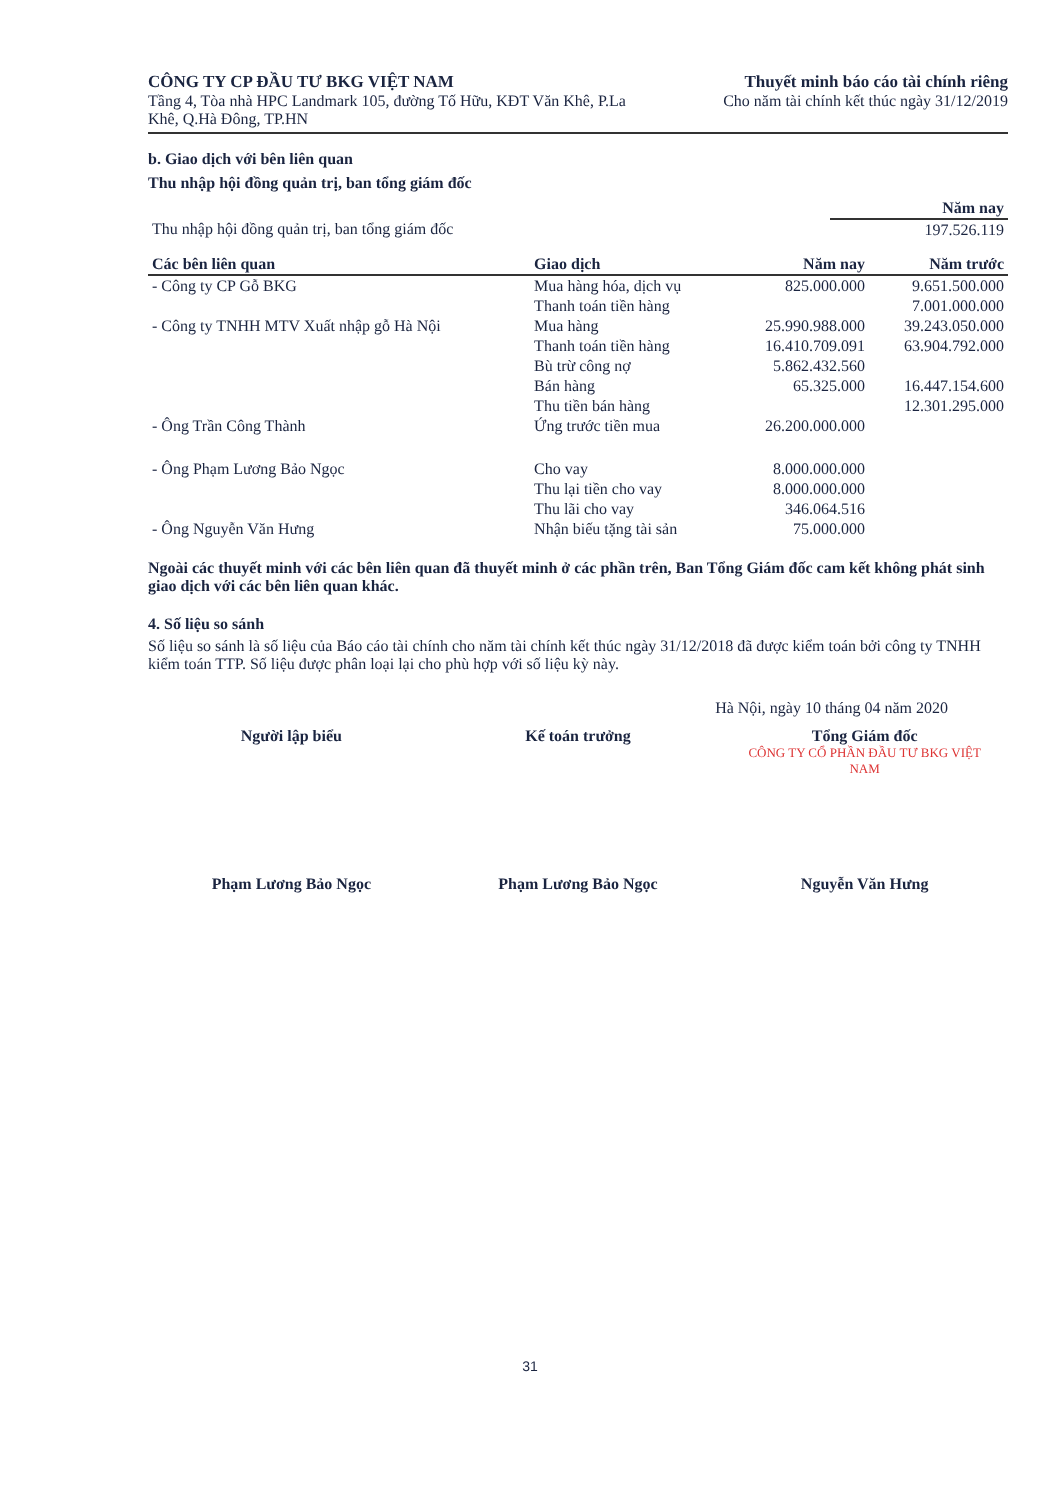CÔNG TY CP ĐẦU TƯ BKG VIỆT NAM
Tầng 4, Tòa nhà HPC Landmark 105, đường Tố Hữu, KĐT Văn Khê, P.La
Khê, Q.Hà Đông, TP.HN
Thuyết minh báo cáo tài chính riêng
Cho năm tài chính kết thúc ngày 31/12/2019
b. Giao dịch với bên liên quan
Thu nhập hội đồng quản trị, ban tổng giám đốc
| | Năm nay |
| Thu nhập hội đồng quản trị, ban tổng giám đốc | 197.526.119 |
| Các bên liên quan | Giao dịch | Năm nay | Năm trước |
| --- | --- | --- | --- |
| - Công ty CP Gỗ BKG | Mua hàng hóa, dịch vụ | 825.000.000 | 9.651.500.000 |
| | Thanh toán tiền hàng | | 7.001.000.000 |
| - Công ty TNHH MTV Xuất nhập gỗ Hà Nội | Mua hàng | 25.990.988.000 | 39.243.050.000 |
| | Thanh toán tiền hàng | 16.410.709.091 | 63.904.792.000 |
| | Bù trừ công nợ | 5.862.432.560 | |
| | Bán hàng | 65.325.000 | 16.447.154.600 |
| | Thu tiền bán hàng | | 12.301.295.000 |
| - Ông Trần Công Thành | Ứng trước tiền mua | 26.200.000.000 | |
| - Ông Phạm Lương Bảo Ngọc | Cho vay | 8.000.000.000 | |
| | Thu lại tiền cho vay | 8.000.000.000 | |
| | Thu lãi cho vay | 346.064.516 | |
| - Ông Nguyễn Văn Hưng | Nhận biếu tặng tài sản | 75.000.000 | |
Ngoài các thuyết minh với các bên liên quan đã thuyết minh ở các phần trên, Ban Tổng Giám đốc cam kết không phát sinh giao dịch với các bên liên quan khác.
4. Số liệu so sánh
Số liệu so sánh là số liệu của Báo cáo tài chính cho năm tài chính kết thúc ngày 31/12/2018 đã được kiểm toán bởi công ty TNHH kiểm toán TTP. Số liệu được phân loại lại cho phù hợp với số liệu kỳ này.
Hà Nội, ngày 10 tháng 04 năm 2020
Người lập biểu
Phạm Lương Bảo Ngọc
Kế toán trưởng
Phạm Lương Bảo Ngọc
Tổng Giám đốc
CÔNG TY CỔ PHẦN ĐẦU TƯ BKG VIỆT NAM
Nguyễn Văn Hưng
31